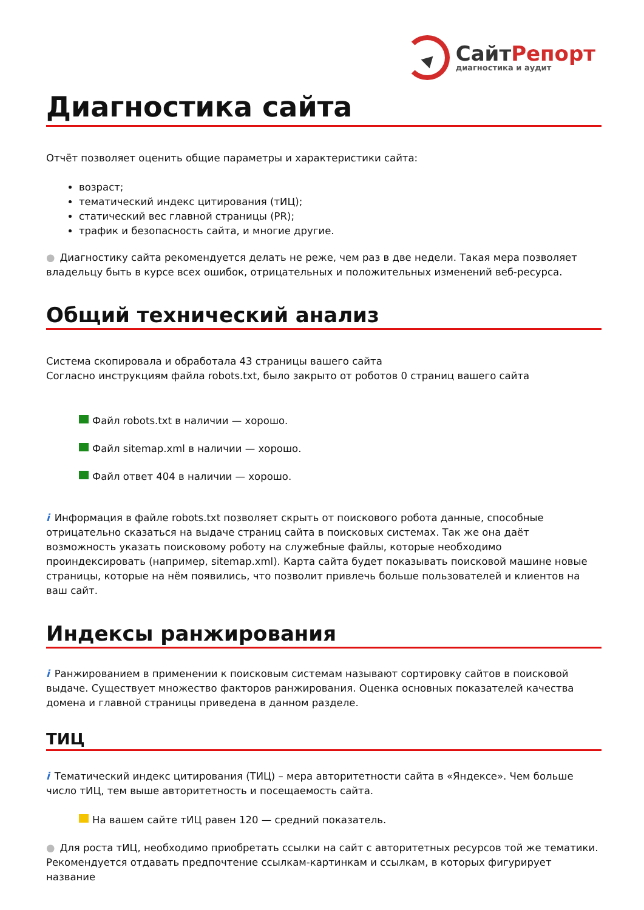СайтРепорт
диагностика и аудит
Диагностика сайта
Отчёт позволяет оценить общие параметры и характеристики сайта:
возраст;
тематический индекс цитирования (тИЦ);
статический вес главной страницы (PR);
трафик и безопасность сайта, и многие другие.
● Диагностику сайта рекомендуется делать не реже, чем раз в две недели. Такая мера позволяет владельцу быть в курсе всех ошибок, отрицательных и положительных изменений веб-ресурса.
Общий технический анализ
Система скопировала и обработала 43 страницы вашего сайта
Согласно инструкциям файла robots.txt, было закрыто от роботов 0 страниц вашего сайта
Файл robots.txt в наличии — хорошо.
Файл sitemap.xml в наличии — хорошо.
Файл ответ 404 в наличии — хорошо.
i Информация в файле robots.txt позволяет скрыть от поискового робота данные, способные отрицательно сказаться на выдаче страниц сайта в поисковых системах. Так же она даёт возможность указать поисковому роботу на служебные файлы, которые необходимо проиндексировать (например, sitemap.xml). Карта сайта будет показывать поисковой машине новые страницы, которые на нём появились, что позволит привлечь больше пользователей и клиентов на ваш сайт.
Индексы ранжирования
i Ранжированием в применении к поисковым системам называют сортировку сайтов в поисковой выдаче. Существует множество факторов ранжирования. Оценка основных показателей качества домена и главной страницы приведена в данном разделе.
ТИЦ
i Тематический индекс цитирования (ТИЦ) – мера авторитетности сайта в «Яндексе». Чем больше число тИЦ, тем выше авторитетность и посещаемость сайта.
На вашем сайте тИЦ равен 120 — средний показатель.
● Для роста тИЦ, необходимо приобретать ссылки на сайт с авторитетных ресурсов той же тематики. Рекомендуется отдавать предпочтение ссылкам-картинкам и ссылкам, в которых фигурирует название